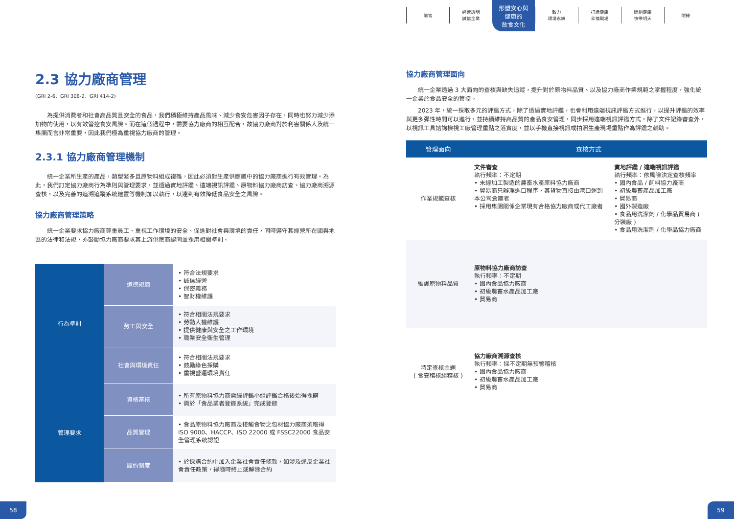前言 經營透明
誠信企業
形塑安心與
健康的
飲食文化
致力
環境永續
打造健康
幸福職場
開創健康
快樂明天
附錄
2.3 協力廠商管理
(GRI 2-6、GRI 308-2、GRI 414-2)
為提供消費者和社會高品質且安全的食品，我們積極維持產品風味、減少食安危害因子存在，同時也努力減少添加物的使用，以有效管控食安風險。而在這個過程中，需要協力廠商的相互配合，故協力廠商對於利害關係人及統一集團而言非常重要，因此我們極為重視協力廠商的管理。
2.3.1 協力廠商管理機制
統一企業所生產的產品，類型繁多且原物料組成複雜，因此必須對生產供應鏈中的協力廠商進行有效管理。為此，我們訂定協力廠商行為準則與管理要求，並透過實地評鑑、遠端視訊評鑑、原物料協力廠商訪查、協力廠商溯源查核，以及完善的追溯追蹤系統建置等機制加以執行，以達到有效降低食品安全之風險。
協力廠商管理策略
統一企業要求協力廠商尊重員工、重視工作環境的安全、促進對社會與環境的責任，同時遵守其經營所在國與地區的法律和法規，亦鼓勵協力廠商要求其上游供應商認同並採用相關準則。
| 行為準則 | 道德規範 | • 符合法規要求 • 誠信經營 • 保密義務 • 智財權維護 |
| | 勞工與安全 | • 符合相關法規要求 • 勞動人權維護 • 提供健康與安全之工作環境 • 職業安全衛生管理 |
| | 社會與環境責任 | • 符合相關法規要求 • 鼓勵綠色採購 • 重視營運環境責任 |
| 管理要求 | 資格審核 | • 所有原物料協力商需經評鑑小組評鑑合格後始得採購 • 需於「食品業者登錄系統」完成登錄 |
| | 品質管理 | • 食品原物料協力廠商及接觸食物之包材協力廠商須取得 ISO 9000、HACCP、ISO 22000 或 FSSC22000 食品安全管理系統認證 |
| | 履約制度 | • 於採購合約中加入企業社會責任條款，如涉及違反企業社會責任政策，得隨時終止或解除合約 |
協力廠商管理面向
統一企業透過 3 大面向的查核與缺失追蹤，提升對於原物料品質、以及協力廠商作業規範之掌握程度，強化統一企業於食品安全的管控。
2023 年，統一採取多元的評鑑方式，除了透過實地評鑑，也會利用遠端視訊評鑑方式進行，以提升評鑑的效率與更多彈性時間可以進行，並持續維持高品質的產品食安管理，同步採用遠端視訊評鑑方式，除了文件記錄審查外，以視訊工具諮詢檢視工廠管理重點之落實度，並以手機直接視訊或拍照生產現場重點作為評鑑之輔助。
| 管理面向 | 查核方式 | |
| --- | --- | --- |
| 作業規範查核 | 文件審查 執行頻率：不定期 • 未經加工製造的農畜水產原料協力廠商 • 貿易商只辦理進口程序，其貨物直接由港口運到本公司倉庫者 • 採用集團關係企業現有合格協力廠商或代工廠者 | 實地評鑑 / 遠端視訊評鑑 執行頻率：依風險決定查核頻率 • 國內食品 / 飼料協力廠商 • 初級農畜產品加工廠 • 貿易商 • 國外製造廠 • 食品用洗潔劑 / 化學品貿易商 ( 分裝廠 ) • 食品用洗潔劑 / 化學品協力廠商 |
| 維護原物料品質 | 原物料協力廠商訪查 執行頻率：不定期 • 國內食品協力廠商 • 初級農畜水產品加工廠 • 貿易商 | |
| 特定查核主題 ( 食安稽核組稽核 ) | 協力廠商溯源查核 執行頻率：採不定期無預警稽核 • 國內食品協力廠商 • 初級農畜水產品加工廠 • 貿易商 | |
58 59